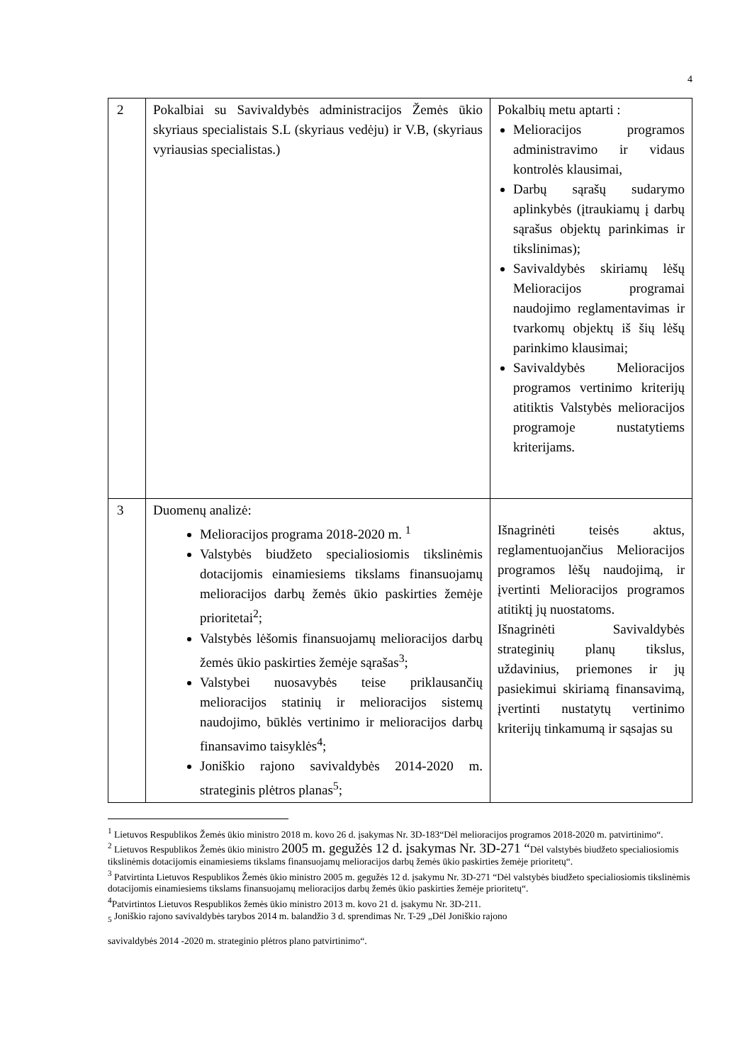4
| 2 | Pokalbiai su Savivaldybės administracijos Žemės ūkio skyriaus specialistais S.L (skyriaus vedėju) ir V.B, (skyriaus vyriausias specialistas.) | Pokalbių metu aptarti : Melioracijos programos administravimo ir vidaus kontrolės klausimai, Darbų sąrašų sudarymo aplinkybės (įtraukiamų į darbų sąrašus objektų parinkimas ir tikslinimas); Savivaldybės skiriamų lėšų Melioracijos programai naudojimo reglamentavimas ir tvarkomų objektų iš šių lėšų parinkimo klausimai; Savivaldybės Melioracijos programos vertinimo kriterijų atitiktis Valstybės melioracijos programoje nustatytiems kriterijams. |
| 3 | Duomenų analizė: Melioracijos programa 2018-2020 m. <sup>1</sup> Valstybės biudžeto specialiosiomis tikslinėmis dotacijomis einamiesiems tikslams finansuojamų melioracijos darbų žemės ūkio paskirties žemėje prioritetai<sup>2</sup>; Valstybės lėšomis finansuojamų melioracijos darbų žemės ūkio paskirties žemėje sąrašas<sup>3</sup>; Valstybei nuosavybės teise priklausančių melioracijos statinių ir melioracijos sistemų naudojimo, būklės vertinimo ir melioracijos darbų finansavimo taisyklės<sup>4</sup>; Joniškio rajono savivaldybės 2014-2020 m. strateginis plėtros planas<sup>5</sup>; | Išnagrinėti teisės aktus, reglamentuojančius Melioracijos programos lėšų naudojimą, ir įvertinti Melioracijos programos atitiktį jų nuostatoms. Išnagrinėti Savivaldybės strateginių planų tikslus, uždavinius, priemones ir jų pasiekimui skiriamą finansavimą, įvertinti nustatytų vertinimo kriterijų tinkamumą ir sąsajas su |
<sup>1</sup> Lietuvos Respublikos Žemės ūkio ministro 2018 m. kovo 26 d. įsakymas Nr. 3D-183“Dėl melioracijos programos 2018-2020 m. patvirtinimo“.
<sup>2</sup> Lietuvos Respublikos Žemės ūkio ministro 2005 m. gegužės 12 d. įsakymas Nr. 3D-271 “Dėl valstybės biudžeto specialiosiomis tikslinėmis dotacijomis einamiesiems tikslams finansuojamų melioracijos darbų žemės ūkio paskirties žemėje prioritetų“.
<sup>3</sup> Patvirtinta Lietuvos Respublikos Žemės ūkio ministro 2005 m. gegužės 12 d. įsakymu Nr. 3D-271 “Dėl valstybės biudžeto specialiosiomis tikslinėmis dotacijomis einamiesiems tikslams finansuojamų melioracijos darbų žemės ūkio paskirties žemėje prioritetų“.
<sup>4</sup> Patvirtintos Lietuvos Respublikos žemės ūkio ministro 2013 m. kovo 21 d. įsakymu Nr. 3D-211.
<sub>5</sub> Joniškio rajono savivaldybės tarybos 2014 m. balandžio 3 d. sprendimas Nr. T-29 „Dėl Joniškio rajono
savivaldybės 2014 -2020 m. strateginio plėtros plano patvirtinimo“.